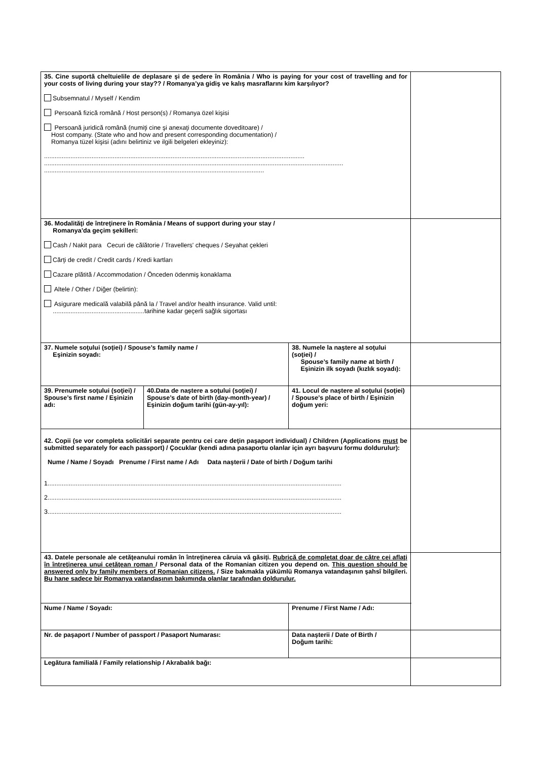| 35. Cine suportă cheltuielile de deplasare şi de şedere în România / Who is paying for your cost of travelling and for your costs of living during your stay?? / Romanya’ya gidiş ve kalış masraflarını kim karşılıyor? Subsemnatul / Myself / Kendim Persoană fizică română / Host person(s) / Romanya özel kişisi Persoană juridică română (numiţi cine şi anexaţi documente doveditoare) / Host company. (State who and how and present corresponding documentation) / Romanya tüzel kişisi (adını belirtiniz ve ilgili belgeleri ekleyiniz): .................................................................................................................................................... .......................................................................................................................................................................... ............................................................................................................................. | | | | |
| 36. Modalităţi de întreţinere în România / Means of support during your stay / Romanya’da geçim şekilleri: Cash / Nakit para Cecuri de călătorie / Travellers' cheques / Seyahat çekleri Cărţi de credit / Credit cards / Kredi kartları Cazare plătită / Accommodation / Önceden ödenmiş konaklama Altele / Other / Diğer (belirtin): Asigurare medicală valabilă până la / Travel and/or health insurance. Valid until: ....................................................tarihine kadar geçerli sağlık sigortası | | | | |
| 37. Numele soţului (soţiei) / Spouse’s family name / Eşinizin soyadı: | | 38. Numele la naştere al soţului (soţiei) / Spouse’s family name at birth / Eşinizin ilk soyadı (kızlık soyadı): | | |
| 39. Prenumele soţului (soţiei) / Spouse’s first name / Eşinizin adı: | 40.Data de naştere a soţului (soţiei) / Spouse’s date of birth (day-month-year) / Eşinizin doğum tarihi (gün-ay-yıl): | | 41. Locul de naştere al soţului (soţiei) / Spouse’s place of birth / Eşinizin doğum yeri: | |
| 42. Copii (se vor completa solicitări separate pentru cei care deţin paşaport individual) / Children (Applications must be submitted separately for each passport) / Çocuklar (kendi adına pasaportu olanlar için ayrı başvuru formu doldurulur): Nume / Name / Soyadı Prenume / First name / Adı Data naşterii / Date of birth / Doğum tarihi 1....................................................................................................................................................................... 2....................................................................................................................................................................... 3....................................................................................................................................................................... | | | | |
| 43. Datele personale ale cetăţeanului român în întreţinerea căruia vă găsiţi. Rubrică de completat doar de către cei aflaţi în întreţinerea unui cetăţean roman / Personal data of the Romanian citizen you depend on. This question should be answered only by family members of Romanian citizens. / Size bakmakla yükümlü Romanya vatandaşının şahsî bilgileri. Bu hane sadece bir Romanya vatandaşının bakımında olanlar tarafından doldurulur. | | | | |
| Nume / Name / Soyadı: | | | Prenume / First Name / Adı: | |
| Nr. de paşaport / Number of passport / Pasaport Numarası: | | | Data naşterii / Date of Birth / Doğum tarihi: | |
| Legătura familială / Family relationship / Akrabalık bağı: | | | | |